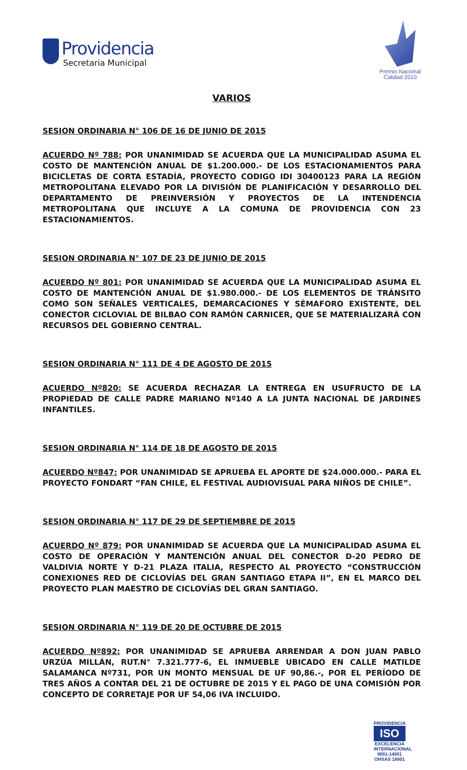Providencia
Secretaria Municipal
Premio Nacional
Calidad 2010
VARIOS
SESION ORDINARIA N° 106 DE 16 DE JUNIO DE 2015
ACUERDO Nº 788: POR UNANIMIDAD SE ACUERDA QUE LA MUNICIPALIDAD ASUMA EL COSTO DE MANTENCIÓN ANUAL DE $1.200.000.- DE LOS ESTACIONAMIENTOS PARA BICICLETAS DE CORTA ESTADÍA, PROYECTO CODIGO IDI 30400123 PARA LA REGIÓN METROPOLITANA ELEVADO POR LA DIVISIÓN DE PLANIFICACIÓN Y DESARROLLO DEL DEPARTAMENTO DE PREINVERSIÓN Y PROYECTOS DE LA INTENDENCIA METROPOLITANA QUE INCLUYE A LA COMUNA DE PROVIDENCIA CON 23 ESTACIONAMIENTOS.
SESION ORDINARIA N° 107 DE 23 DE JUNIO DE 2015
ACUERDO Nº 801: POR UNANIMIDAD SE ACUERDA QUE LA MUNICIPALIDAD ASUMA EL COSTO DE MANTENCIÓN ANUAL DE $1.980.000.- DE LOS ELEMENTOS DE TRÁNSITO COMO SON SEÑALES VERTICALES, DEMARCACIONES Y SÉMAFORO EXISTENTE, DEL CONECTOR CICLOVIAL DE BILBAO CON RAMÓN CARNICER, QUE SE MATERIALIZARÁ CON RECURSOS DEL GOBIERNO CENTRAL.
SESION ORDINARIA N° 111 DE 4 DE AGOSTO DE 2015
ACUERDO Nº820: SE ACUERDA RECHAZAR LA ENTREGA EN USUFRUCTO DE LA PROPIEDAD DE CALLE PADRE MARIANO Nº140 A LA JUNTA NACIONAL DE JARDINES INFANTILES.
SESION ORDINARIA N° 114 DE 18 DE AGOSTO DE 2015
ACUERDO Nº847: POR UNANIMIDAD SE APRUEBA EL APORTE DE $24.000.000.- PARA EL PROYECTO FONDART “FAN CHILE, EL FESTIVAL AUDIOVISUAL PARA NIÑOS DE CHILE”.
SESION ORDINARIA N° 117 DE 29 DE SEPTIEMBRE DE 2015
ACUERDO Nº 879: POR UNANIMIDAD SE ACUERDA QUE LA MUNICIPALIDAD ASUMA EL COSTO DE OPERACIÓN Y MANTENCIÓN ANUAL DEL CONECTOR D-20 PEDRO DE VALDIVIA NORTE Y D-21 PLAZA ITALIA, RESPECTO AL PROYECTO “CONSTRUCCIÓN CONEXIONES RED DE CICLOVÍAS DEL GRAN SANTIAGO ETAPA II”, EN EL MARCO DEL PROYECTO PLAN MAESTRO DE CICLOVÍAS DEL GRAN SANTIAGO.
SESION ORDINARIA N° 119 DE 20 DE OCTUBRE DE 2015
ACUERDO Nº892: POR UNANIMIDAD SE APRUEBA ARRENDAR A DON JUAN PABLO URZÚA MILLÁN, RUT.N° 7.321.777-6, EL INMUEBLE UBICADO EN CALLE MATILDE SALAMANCA Nº731, POR UN MONTO MENSUAL DE UF 90,86.-, POR EL PERÍODO DE TRES AÑOS A CONTAR DEL 21 DE OCTUBRE DE 2015 Y EL PAGO DE UNA COMISIÓN POR CONCEPTO DE CORRETAJE POR UF 54,06 IVA INCLUIDO.
PROVIDENCIA
ISO
EXCELENCIA INTERNACIONAL 9001-14001 OHSAS 18001